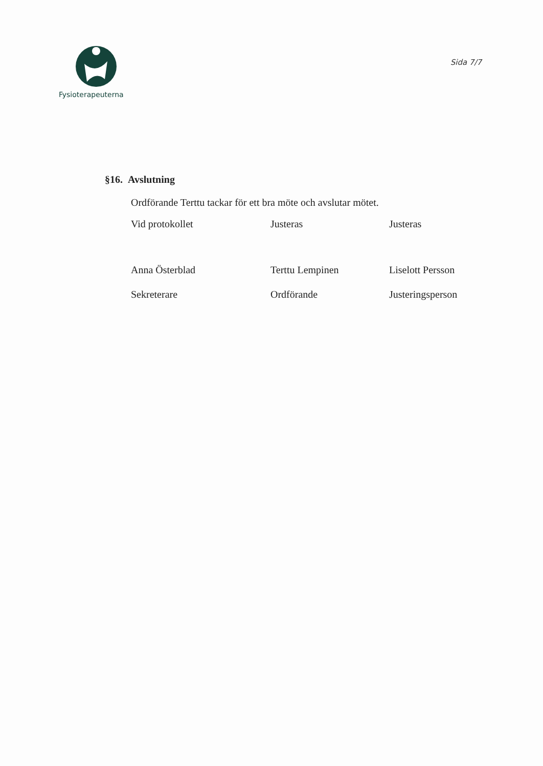Fysioterapeuterna
Sida 7/7
§16. Avslutning
Ordförande Terttu tackar för ett bra möte och avslutar mötet.
Vid protokollet
Anna Österblad
Sekreterare
Justeras
Terttu Lempinen
Ordförande
Justeras
Liselott Persson
Justeringsperson